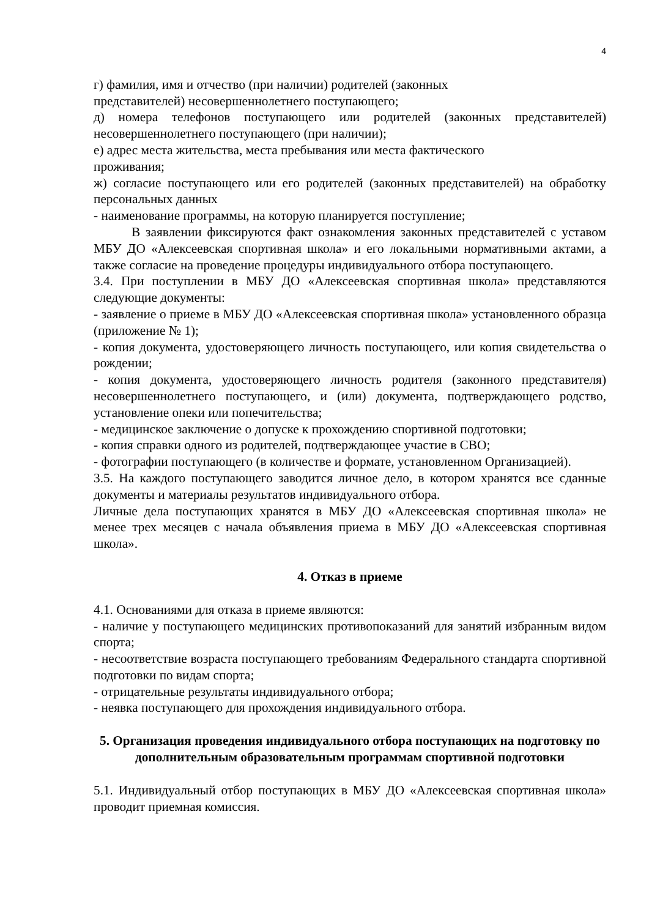4
г) фамилия, имя и отчество (при наличии) родителей (законных
представителей) несовершеннолетнего поступающего;
д) номера телефонов поступающего или родителей (законных представителей) несовершеннолетнего поступающего (при наличии);
е) адрес места жительства, места пребывания или места фактического
проживания;
ж) согласие поступающего или его родителей (законных представителей) на обработку персональных данных
- наименование программы, на которую планируется поступление;
В заявлении фиксируются факт ознакомления законных представителей с уставом МБУ ДО «Алексеевская спортивная школа» и его локальными нормативными актами, а также согласие на проведение процедуры индивидуального отбора поступающего.
3.4. При поступлении в МБУ ДО «Алексеевская спортивная школа» представляются следующие документы:
- заявление о приеме в МБУ ДО «Алексеевская спортивная школа» установленного образца (приложение № 1);
- копия документа, удостоверяющего личность поступающего, или копия свидетельства о рождении;
- копия документа, удостоверяющего личность родителя (законного представителя) несовершеннолетнего поступающего, и (или) документа, подтверждающего родство, установление опеки или попечительства;
- медицинское заключение о допуске к прохождению спортивной подготовки;
- копия справки одного из родителей, подтверждающее участие в СВО;
- фотографии поступающего (в количестве и формате, установленном Организацией).
3.5. На каждого поступающего заводится личное дело, в котором хранятся все сданные документы и материалы результатов индивидуального отбора.
Личные дела поступающих хранятся в МБУ ДО «Алексеевская спортивная школа» не менее трех месяцев с начала объявления приема в МБУ ДО «Алексеевская спортивная школа».
4. Отказ в приеме
4.1. Основаниями для отказа в приеме являются:
- наличие у поступающего медицинских противопоказаний для занятий избранным видом спорта;
- несоответствие возраста поступающего требованиям Федерального стандарта спортивной подготовки по видам спорта;
- отрицательные результаты индивидуального отбора;
- неявка поступающего для прохождения индивидуального отбора.
5. Организация проведения индивидуального отбора поступающих на подготовку по дополнительным образовательным программам спортивной подготовки
5.1. Индивидуальный отбор поступающих в МБУ ДО «Алексеевская спортивная школа» проводит приемная комиссия.